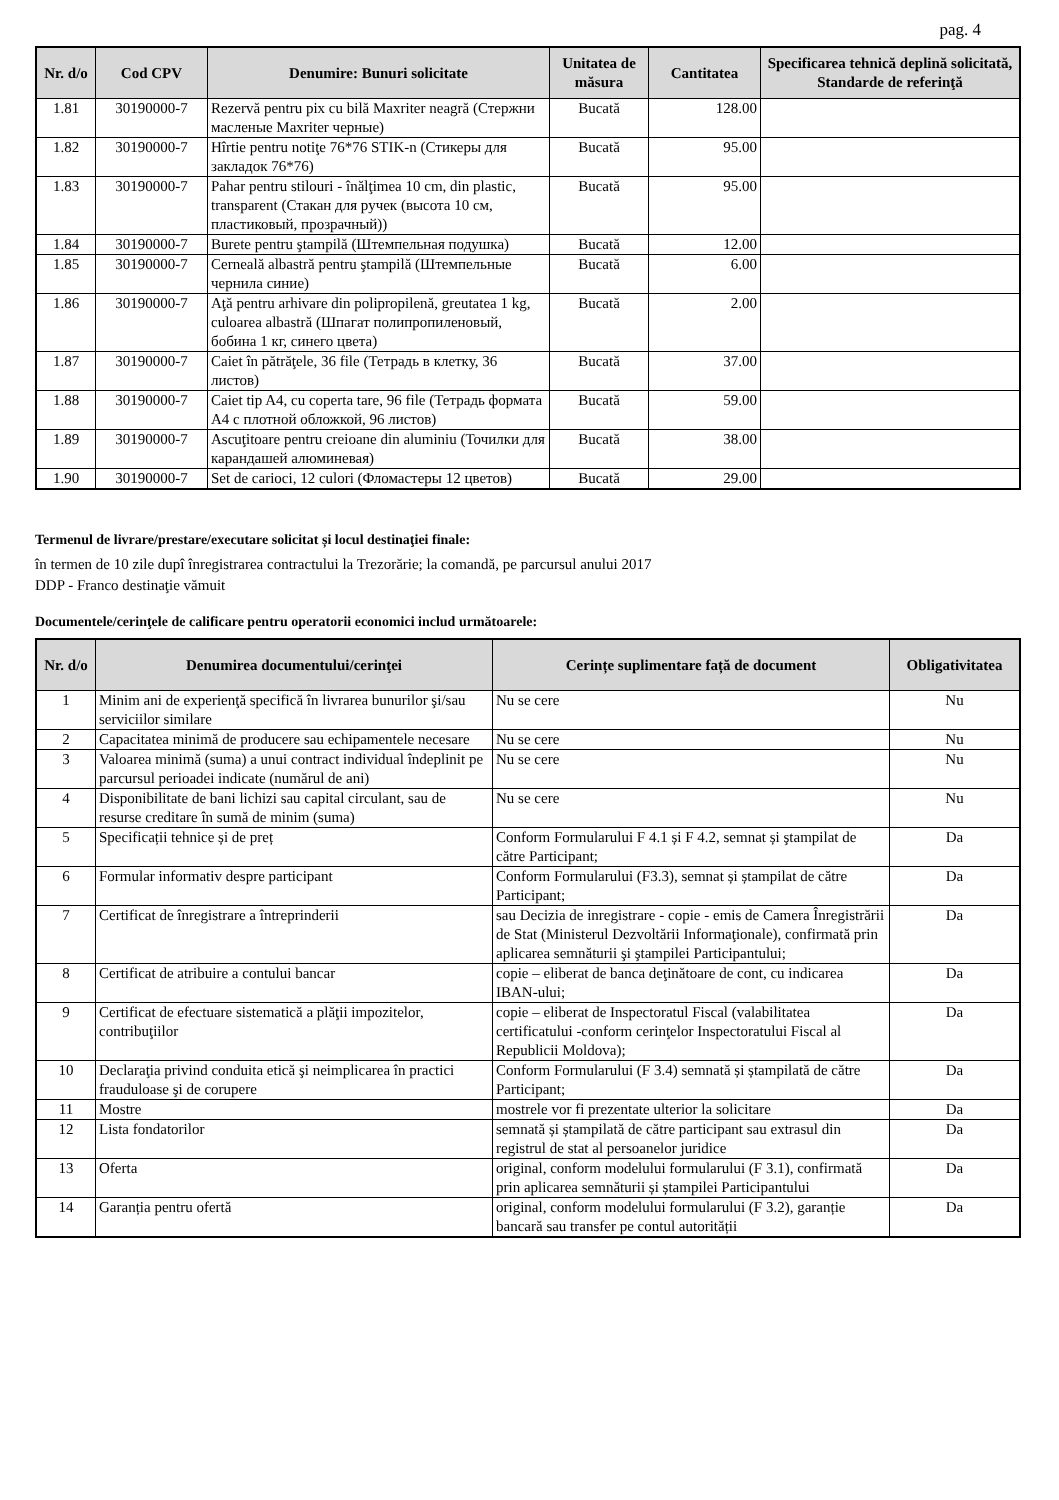pag. 4
| Nr. d/o | Cod CPV | Denumire: Bunuri solicitate | Unitatea de măsura | Cantitatea | Specificarea tehnică deplină solicitată, Standarde de referinţă |
| --- | --- | --- | --- | --- | --- |
| 1.81 | 30190000-7 | Rezervă pentru pix cu bilă Maxriter neagră (Стержни масленые Maxriter черные) | Bucată | 128.00 | |
| 1.82 | 30190000-7 | Hîrtie pentru notiţe 76*76 STIK-n (Стикеры для закладок 76*76) | Bucată | 95.00 | |
| 1.83 | 30190000-7 | Pahar pentru stilouri - înălţimea 10 cm, din plastic, transparent (Стакан для ручек (высота 10 см, пластиковый, прозрачный)) | Bucată | 95.00 | |
| 1.84 | 30190000-7 | Burete pentru ştampilă (Штемпельная подушка) | Bucată | 12.00 | |
| 1.85 | 30190000-7 | Cerneală albastră pentru ştampilă (Штемпельные чернила синие) | Bucată | 6.00 | |
| 1.86 | 30190000-7 | Aţă pentru arhivare din polipropilenă, greutatea 1 kg, culoarea albastră (Шпагат полипропиленовый, бобина 1 кг, синего цвета) | Bucată | 2.00 | |
| 1.87 | 30190000-7 | Caiet în pătrăţele, 36 file (Тетрадь в клетку, 36 листов) | Bucată | 37.00 | |
| 1.88 | 30190000-7 | Caiet tip A4, cu coperta tare, 96 file (Тетрадь формата А4 с плотной обложкой, 96 листов) | Bucată | 59.00 | |
| 1.89 | 30190000-7 | Ascuţitoare pentru creioane din aluminiu (Точилки для карандашей алюминевая) | Bucată | 38.00 | |
| 1.90 | 30190000-7 | Set de carioci, 12 culori (Фломастеры 12 цветов) | Bucată | 29.00 | |
Termenul de livrare/prestare/executare solicitat și locul destinaţiei finale:
în termen de 10 zile dupî înregistrarea contractului la Trezorărie; la comandă, pe parcursul anului 2017
DDP - Franco destinaţie vămuit
Documentele/cerinţele de calificare pentru operatorii economici includ următoarele:
| Nr. d/o | Denumirea documentului/cerinţei | Cerințe suplimentare față de document | Obligativitatea |
| --- | --- | --- | --- |
| 1 | Minim ani de experienţă specifică în livrarea bunurilor şi/sau serviciilor similare | Nu se cere | Nu |
| 2 | Capacitatea minimă de producere sau echipamentele necesare | Nu se cere | Nu |
| 3 | Valoarea minimă (suma) a unui contract individual îndeplinit pe parcursul perioadei indicate (numărul de ani) | Nu se cere | Nu |
| 4 | Disponibilitate de bani lichizi sau capital circulant, sau de resurse creditare în sumă de minim (suma) | Nu se cere | Nu |
| 5 | Specificații tehnice și de preț | Conform Formularului F 4.1 și F 4.2, semnat și ştampilat de către Participant; | Da |
| 6 | Formular informativ despre participant | Conform Formularului (F3.3), semnat și ștampilat de către Participant; | Da |
| 7 | Certificat de înregistrare a întreprinderii | sau Decizia de inregistrare - copie - emis de Camera Înregistrării de Stat (Ministerul Dezvoltării Informaţionale), confirmată prin aplicarea semnăturii şi ştampilei Participantului; | Da |
| 8 | Certificat de atribuire a contului bancar | copie – eliberat de banca deţinătoare de cont, cu indicarea IBAN-ului; | Da |
| 9 | Certificat de efectuare sistematică a plăţii impozitelor, contribuţiilor | copie – eliberat de Inspectoratul Fiscal (valabilitatea certificatului -conform cerinţelor Inspectoratului Fiscal al Republicii Moldova); | Da |
| 10 | Declaraţia privind conduita etică şi neimplicarea în practici frauduloase şi de corupere | Conform Formularului (F 3.4) semnată și ștampilată de către Participant; | Da |
| 11 | Mostre | mostrele vor fi prezentate ulterior la solicitare | Da |
| 12 | Lista fondatorilor | semnată și ștampilată de către participant sau extrasul din registrul de stat al persoanelor juridice | Da |
| 13 | Oferta | original, conform modelului formularului (F 3.1), confirmată prin aplicarea semnăturii și ștampilei Participantului | Da |
| 14 | Garanția pentru ofertă | original, conform modelului formularului (F 3.2), garanție bancară sau transfer pe contul autorității | Da |